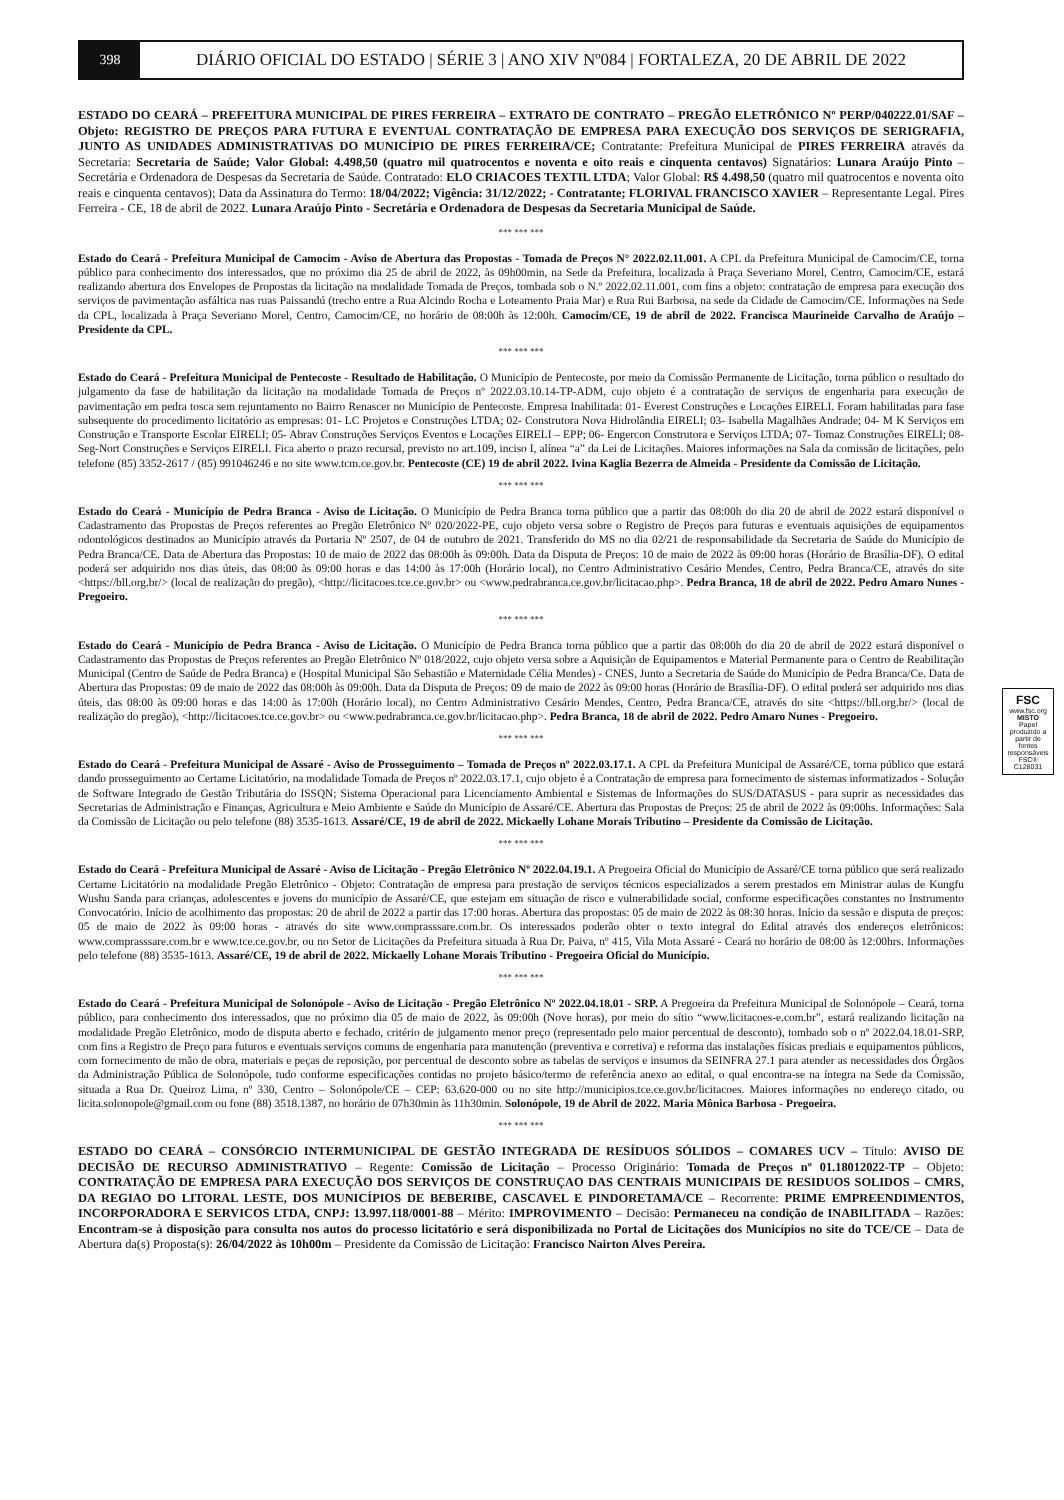398
DIÁRIO OFICIAL DO ESTADO | SÉRIE 3 | ANO XIV Nº084 | FORTALEZA, 20 DE ABRIL DE 2022
ESTADO DO CEARÁ – PREFEITURA MUNICIPAL DE PIRES FERREIRA – EXTRATO DE CONTRATO – PREGÃO ELETRÔNICO Nº PERP/040222.01/SAF – Objeto: REGISTRO DE PREÇOS PARA FUTURA E EVENTUAL CONTRATAÇÃO DE EMPRESA PARA EXECUÇÃO DOS SERVIÇOS DE SERIGRAFIA, JUNTO AS UNIDADES ADMINISTRATIVAS DO MUNICÍPIO DE PIRES FERREIRA/CE; Contratante: Prefeitura Municipal de PIRES FERREIRA através da Secretaria: Secretaria de Saúde; Valor Global: 4.498,50 (quatro mil quatrocentos e noventa e oito reais e cinquenta centavos) Signatários: Lunara Araújo Pinto – Secretária e Ordenadora de Despesas da Secretaria de Saúde. Contratado: ELO CRIACOES TEXTIL LTDA; Valor Global: R$ 4.498,50 (quatro mil quatrocentos e noventa oito reais e cinquenta centavos); Data da Assinatura do Termo: 18/04/2022; Vigência: 31/12/2022; - Contratante; FLORIVAL FRANCISCO XAVIER – Representante Legal. Pires Ferreira - CE, 18 de abril de 2022. Lunara Araújo Pinto - Secretária e Ordenadora de Despesas da Secretaria Municipal de Saúde.
*** *** ***
Estado do Ceará - Prefeitura Municipal de Camocim - Aviso de Abertura das Propostas - Tomada de Preços N° 2022.02.11.001. A CPL da Prefeitura Municipal de Camocim/CE, torna público para conhecimento dos interessados, que no próximo dia 25 de abril de 2022, às 09h00min, na Sede da Prefeitura, localizada à Praça Severiano Morel, Centro, Camocim/CE, estará realizando abertura dos Envelopes de Propostas da licitação na modalidade Tomada de Preços, tombada sob o N.º 2022.02.11.001, com fins a objeto: contratação de empresa para execução dos serviços de pavimentação asfáltica nas ruas Paissandú (trecho entre a Rua Alcindo Rocha e Loteamento Praia Mar) e Rua Rui Barbosa, na sede da Cidade de Camocim/CE. Informações na Sede da CPL, localizada à Praça Severiano Morel, Centro, Camocim/CE, no horário de 08:00h às 12:00h. Camocim/CE, 19 de abril de 2022. Francisca Maurineide Carvalho de Araújo – Presidente da CPL.
*** *** ***
Estado do Ceará - Prefeitura Municipal de Pentecoste - Resultado de Habilitação. O Município de Pentecoste, por meio da Comissão Permanente de Licitação, torna público o resultado do julgamento da fase de habilitação da licitação na modalidade Tomada de Preços nº 2022.03.10.14-TP-ADM, cujo objeto é a contratação de serviços de engenharia para execução de pavimentação em pedra tosca sem rejuntamento no Bairro Renascer no Município de Pentecoste. Empresa Inabilitada: 01- Everest Construções e Locações EIRELI. Foram habilitadas para fase subsequente do procedimento licitatório as empresas: 01- LC Projetos e Construções LTDA; 02- Construtora Nova Hidrolândia EIRELI; 03- Isabella Magalhães Andrade; 04- M K Serviços em Construção e Transporte Escolar EIRELI; 05- Abrav Construções Serviços Eventos e Locações EIRELI – EPP; 06- Engercon Construtora e Serviços LTDA; 07- Tomaz Construções EIRELI; 08- Seg-Nort Construções e Serviços EIRELI. Fica aberto o prazo recursal, previsto no art.109, inciso I, alínea “a” da Lei de Licitações. Maiores informações na Sala da comissão de licitações, pelo telefone (85) 3352-2617 / (85) 991046246 e no site www.tcm.ce.gov.br. Pentecoste (CE) 19 de abril 2022. Ivina Kaglia Bezerra de Almeida - Presidente da Comissão de Licitação.
*** *** ***
Estado do Ceará - Município de Pedra Branca - Aviso de Licitação. O Município de Pedra Branca torna público que a partir das 08:00h do dia 20 de abril de 2022 estará disponível o Cadastramento das Propostas de Preços referentes ao Pregão Eletrônico Nº 020/2022-PE, cujo objeto versa sobre o Registro de Preços para futuras e eventuais aquisições de equipamentos odontológicos destinados ao Município através da Portaria Nº 2507, de 04 de outubro de 2021. Transferido do MS no dia 02/21 de responsabilidade da Secretaria de Saúde do Município de Pedra Branca/CE. Data de Abertura das Propostas: 10 de maio de 2022 das 08:00h às 09:00h. Data da Disputa de Preços: 10 de maio de 2022 às 09:00 horas (Horário de Brasília-DF). O edital poderá ser adquirido nos dias úteis, das 08:00 às 09:00 horas e das 14:00 às 17:00h (Horário local), no Centro Administrativo Cesário Mendes, Centro, Pedra Branca/CE, através do site <https://bll.org.br/> (local de realização do pregão), <http://licitacoes.tce.ce.gov.br> ou <www.pedrabranca.ce.gov.br/licitacao.php>. Pedra Branca, 18 de abril de 2022. Pedro Amaro Nunes - Pregoeiro.
*** *** ***
Estado do Ceará - Município de Pedra Branca - Aviso de Licitação. O Município de Pedra Branca torna público que a partir das 08:00h do dia 20 de abril de 2022 estará disponível o Cadastramento das Propostas de Preços referentes ao Pregão Eletrônico Nº 018/2022, cujo objeto versa sobre a Aquisição de Equipamentos e Material Permanente para o Centro de Reabilitação Municipal (Centro de Saúde de Pedra Branca) e (Hospital Municipal São Sebastião e Maternidade Célia Mendes) - CNES, Junto a Secretaria de Saúde do Município de Pedra Branca/Ce. Data de Abertura das Propostas: 09 de maio de 2022 das 08:00h às 09:00h. Data da Disputa de Preços: 09 de maio de 2022 às 09:00 horas (Horário de Brasília-DF). O edital poderá ser adquirido nos dias úteis, das 08:00 às 09:00 horas e das 14:00 às 17:00h (Horário local), no Centro Administrativo Cesário Mendes, Centro, Pedra Branca/CE, através do site <https://bll.org.br/> (local de realização do pregão), <http://licitacoes.tce.ce.gov.br> ou <www.pedrabranca.ce.gov.br/licitacao.php>. Pedra Branca, 18 de abril de 2022. Pedro Amaro Nunes - Pregoeiro.
*** *** ***
Estado do Ceará - Prefeitura Municipal de Assaré - Aviso de Prosseguimento – Tomada de Preços nº 2022.03.17.1. A CPL da Prefeitura Municipal de Assaré/CE, torna público que estará dando prosseguimento ao Certame Licitatório, na modalidade Tomada de Preços nº 2022.03.17.1, cujo objeto é a Contratação de empresa para fornecimento de sistemas informatizados - Solução de Software Integrado de Gestão Tributária do ISSQN; Sistema Operacional para Licenciamento Ambiental e Sistemas de Informações do SUS/DATASUS - para suprir as necessidades das Secretarias de Administração e Finanças, Agricultura e Meio Ambiente e Saúde do Município de Assaré/CE. Abertura das Propostas de Preços: 25 de abril de 2022 às 09:00hs. Informações: Sala da Comissão de Licitação ou pelo telefone (88) 3535-1613. Assaré/CE, 19 de abril de 2022. Mickaelly Lohane Morais Tributino – Presidente da Comissão de Licitação.
*** *** ***
Estado do Ceará - Prefeitura Municipal de Assaré - Aviso de Licitação - Pregão Eletrônico Nº 2022.04.19.1. A Pregoeira Oficial do Município de Assaré/CE torna público que será realizado Certame Licitatório na modalidade Pregão Eletrônico - Objeto: Contratação de empresa para prestação de serviços técnicos especializados a serem prestados em Ministrar aulas de Kungfu Wushu Sanda para crianças, adolescentes e jovens do município de Assaré/CE, que estejam em situação de risco e vulnerabilidade social, conforme especificações constantes no Instrumento Convocatório. Início de acolhimento das propostas: 20 de abril de 2022 a partir das 17:00 horas. Abertura das propostas: 05 de maio de 2022 às 08:30 horas. Início da sessão e disputa de preços: 05 de maio de 2022 às 09:00 horas - através do site www.comprasssare.com.br. Os interessados poderão obter o texto integral do Edital através dos endereços eletrônicos: www.comprasssare.com.br e www.tce.ce.gov.br, ou no Setor de Licitações da Prefeitura situada à Rua Dr. Paiva, nº 415, Vila Mota Assaré - Ceará no horário de 08:00 às 12:00hrs. Informações pelo telefone (88) 3535-1613. Assaré/CE, 19 de abril de 2022. Mickaelly Lohane Morais Tributino - Pregoeira Oficial do Município.
*** *** ***
Estado do Ceará - Prefeitura Municipal de Solonópole - Aviso de Licitação - Pregão Eletrônico Nº 2022.04.18.01 - SRP. A Pregoeira da Prefeitura Municipal de Solonópole – Ceará, torna público, para conhecimento dos interessados, que no próximo dia 05 de maio de 2022, às 09:00h (Nove horas), por meio do sítio “www.licitacoes-e.com.br”, estará realizando licitação na modalidade Pregão Eletrônico, modo de disputa aberto e fechado, critério de julgamento menor preço (representado pelo maior percentual de desconto), tombado sob o nº 2022.04.18.01-SRP, com fins a Registro de Preço para futuros e eventuais serviços comuns de engenharia para manutenção (preventiva e corretiva) e reforma das instalações físicas prediais e equipamentos públicos, com fornecimento de mão de obra, materiais e peças de reposição, por percentual de desconto sobre as tabelas de serviços e insumos da SEINFRA 27.1 para atender as necessidades dos Órgãos da Administração Pública de Solonópole, tudo conforme especificações contidas no projeto básico/termo de referência anexo ao edital, o qual encontra-se na íntegra na Sede da Comissão, situada a Rua Dr. Queiroz Lima, nº 330, Centro – Solonópole/CE – CEP: 63.620-000 ou no site http://municipios.tce.ce.gov.br/licitacoes. Maiores informações no endereço citado, ou licita.solonopole@gmail.com ou fone (88) 3518.1387, no horário de 07h30min às 11h30min. Solonópole, 19 de Abril de 2022. Maria Mônica Barbosa - Pregoeira.
*** *** ***
ESTADO DO CEARÁ – CONSÓRCIO INTERMUNICIPAL DE GESTÃO INTEGRADA DE RESÍDUOS SÓLIDOS – COMARES UCV – Título: AVISO DE DECISÃO DE RECURSO ADMINISTRATIVO – Regente: Comissão de Licitação – Processo Originário: Tomada de Preços nº 01.18012022-TP – Objeto: CONTRATAÇÃO DE EMPRESA PARA EXECUÇÃO DOS SERVIÇOS DE CONSTRUÇAO DAS CENTRAIS MUNICIPAIS DE RESIDUOS SOLIDOS – CMRS, DA REGIAO DO LITORAL LESTE, DOS MUNICÍPIOS DE BEBERIBE, CASCAVEL E PINDORETAMA/CE – Recorrente: PRIME EMPREENDIMENTOS, INCORPORADORA E SERVICOS LTDA, CNPJ: 13.997.118/0001-88 – Mérito: IMPROVIMENTO – Decisão: Permaneceu na condição de INABILITADA – Razões: Encontram-se à disposição para consulta nos autos do processo licitatório e será disponibilizada no Portal de Licitações dos Municípios no site do TCE/CE – Data de Abertura da(s) Proposta(s): 26/04/2022 às 10h00m – Presidente da Comissão de Licitação: Francisco Nairton Alves Pereira.
FSC
www.fsc.org
MISTO
Papel produzido a partir de fontes responsáveis
FSC® C128031